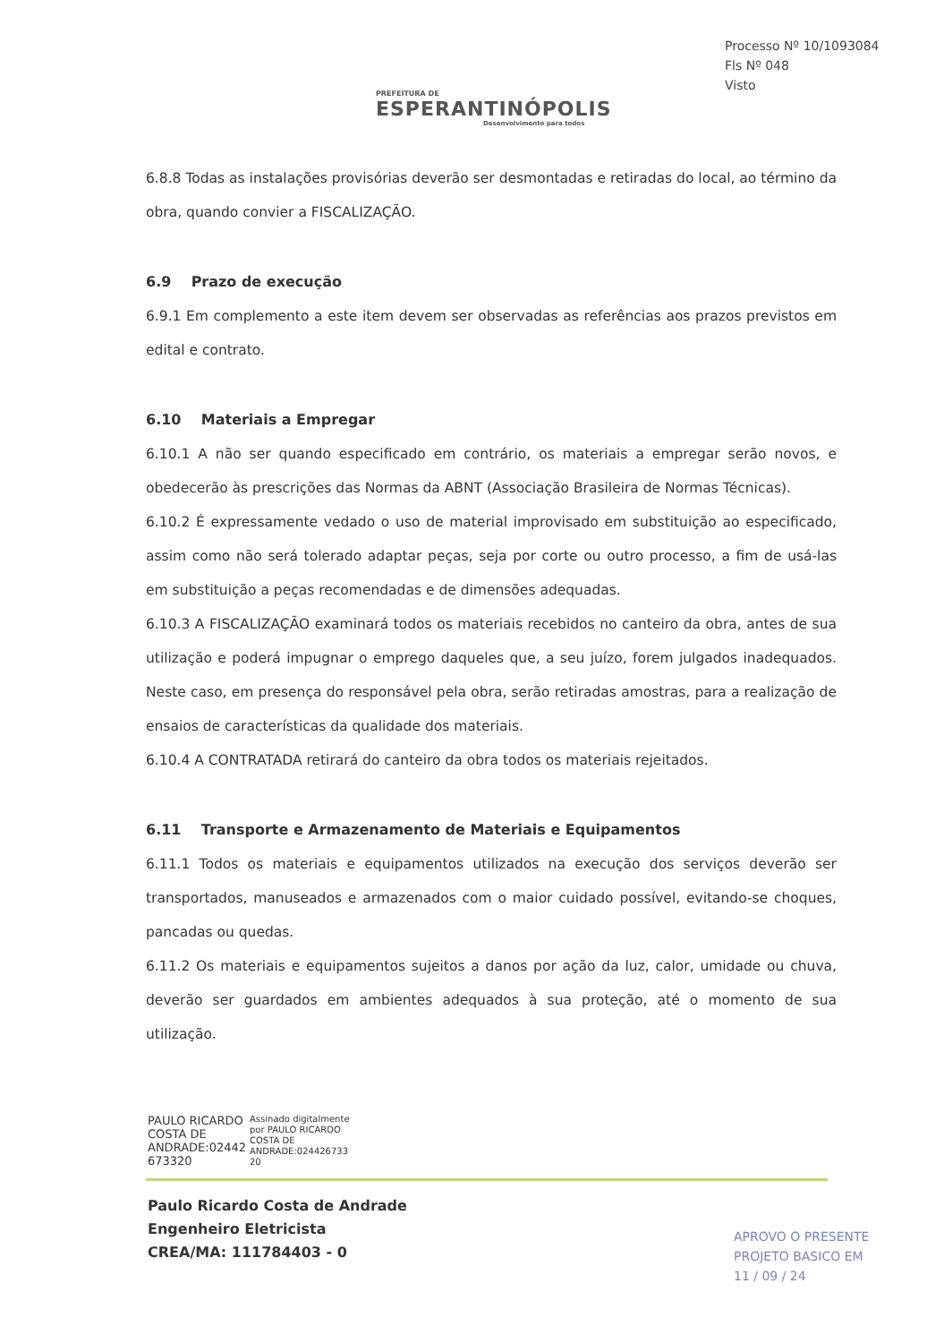PREFEITURA DE
ESPERANTINÓPOLIS
Desenvolvimento para todos
Processo Nº 10/1093084
Fls Nº 048
Visto
6.8.8 Todas as instalações provisórias deverão ser desmontadas e retiradas do local, ao término da obra, quando convier a FISCALIZAÇÃO.
6.9 Prazo de execução
6.9.1 Em complemento a este item devem ser observadas as referências aos prazos previstos em edital e contrato.
6.10 Materiais a Empregar
6.10.1 A não ser quando especificado em contrário, os materiais a empregar serão novos, e obedecerão às prescrições das Normas da ABNT (Associação Brasileira de Normas Técnicas).
6.10.2 É expressamente vedado o uso de material improvisado em substituição ao especificado, assim como não será tolerado adaptar peças, seja por corte ou outro processo, a fim de usá-las em substituição a peças recomendadas e de dimensões adequadas.
6.10.3 A FISCALIZAÇÃO examinará todos os materiais recebidos no canteiro da obra, antes de sua utilização e poderá impugnar o emprego daqueles que, a seu juízo, forem julgados inadequados. Neste caso, em presença do responsável pela obra, serão retiradas amostras, para a realização de ensaios de características da qualidade dos materiais.
6.10.4 A CONTRATADA retirará do canteiro da obra todos os materiais rejeitados.
6.11 Transporte e Armazenamento de Materiais e Equipamentos
6.11.1 Todos os materiais e equipamentos utilizados na execução dos serviços deverão ser transportados, manuseados e armazenados com o maior cuidado possível, evitando-se choques, pancadas ou quedas.
6.11.2 Os materiais e equipamentos sujeitos a danos por ação da luz, calor, umidade ou chuva, deverão ser guardados em ambientes adequados à sua proteção, até o momento de sua utilização.
PAULO RICARDO
COSTA DE
ANDRADE:02442
673320
Assinado digitalmente
por PAULO RICARDO
COSTA DE
ANDRADE:024426733
20
Paulo Ricardo Costa de Andrade
Engenheiro Eletricista
CREA/MA: 111784403 - 0
APROVO O PRESENTE
PROJETO BASICO EM
11 / 09 / 24